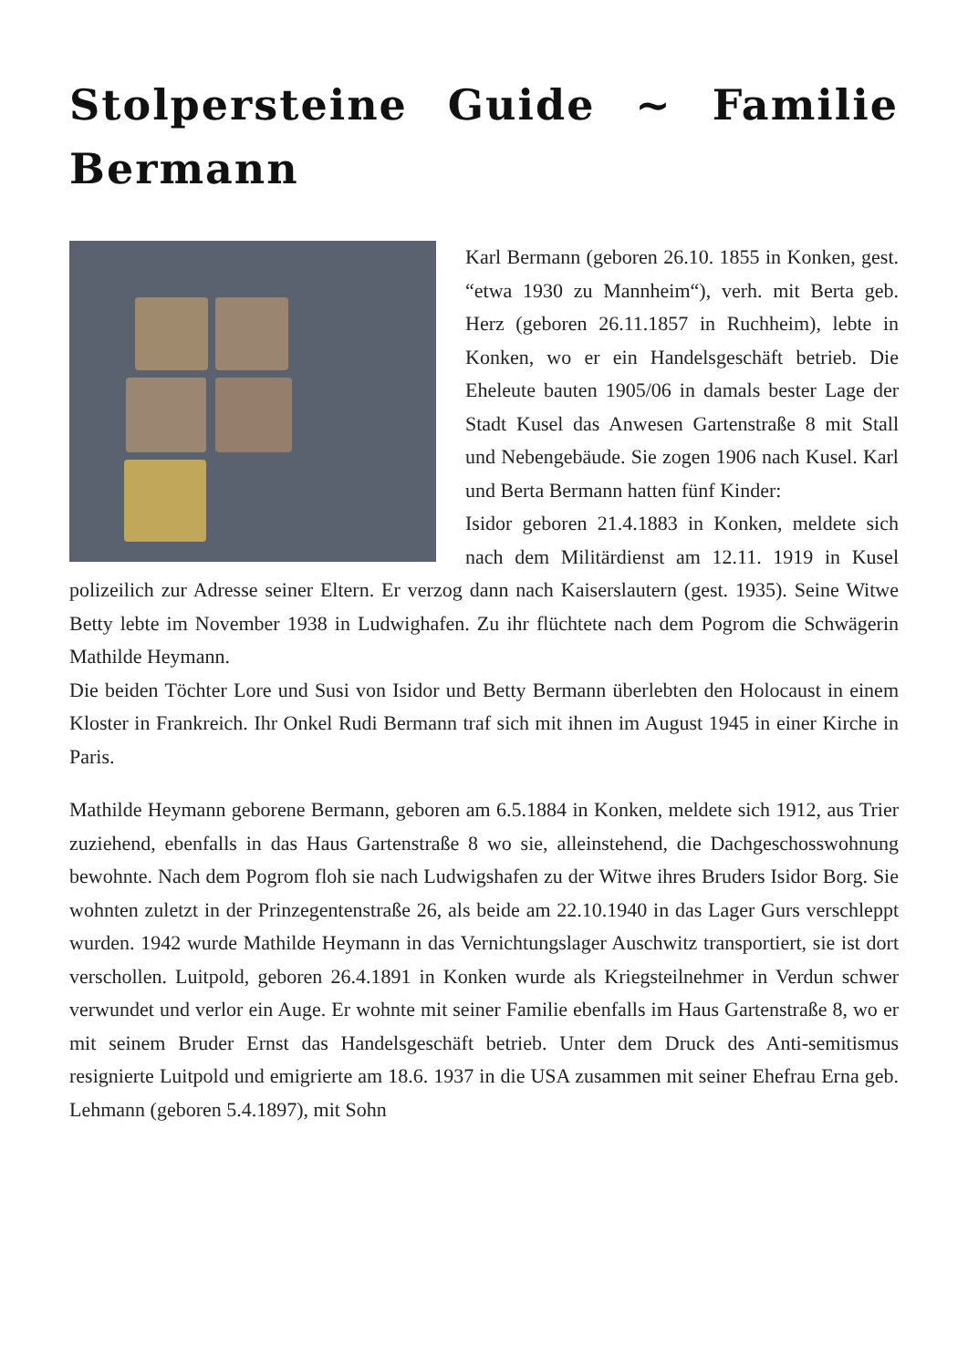Stolpersteine Guide ~ Familie Bermann
Karl Bermann (geboren 26.10. 1855 in Konken, gest. “etwa 1930 zu Mannheim“), verh. mit Berta geb. Herz (geboren 26.11.1857 in Ruchheim), lebte in Konken, wo er ein Handelsgeschäft betrieb. Die Eheleute bauten 1905/06 in damals bester Lage der Stadt Kusel das Anwesen Gartenstraße 8 mit Stall und Nebengebäude. Sie zogen 1906 nach Kusel. Karl und Berta Bermann hatten fünf Kinder:
Isidor geboren 21.4.1883 in Konken, meldete sich nach dem Militärdienst am 12.11. 1919 in Kusel polizeilich zur Adresse seiner Eltern. Er verzog dann nach Kaiserslautern (gest. 1935). Seine Witwe Betty lebte im November 1938 in Ludwighafen. Zu ihr flüchtete nach dem Pogrom die Schwägerin Mathilde Heymann.
Die beiden Töchter Lore und Susi von Isidor und Betty Bermann überlebten den Holocaust in einem Kloster in Frankreich. Ihr Onkel Rudi Bermann traf sich mit ihnen im August 1945 in einer Kirche in Paris.
Mathilde Heymann geborene Bermann, geboren am 6.5.1884 in Konken, meldete sich 1912, aus Trier zuziehend, ebenfalls in das Haus Gartenstraße 8 wo sie, alleinstehend, die Dachgeschosswohnung bewohnte. Nach dem Pogrom floh sie nach Ludwigshafen zu der Witwe ihres Bruders Isidor Borg. Sie wohnten zuletzt in der Prinzegentenstraße 26, als beide am 22.10.1940 in das Lager Gurs verschleppt wurden. 1942 wurde Mathilde Heymann in das Vernichtungslager Auschwitz transportiert, sie ist dort verschollen. Luitpold, geboren 26.4.1891 in Konken wurde als Kriegsteilnehmer in Verdun schwer verwundet und verlor ein Auge. Er wohnte mit seiner Familie ebenfalls im Haus Gartenstraße 8, wo er mit seinem Bruder Ernst das Handelsgeschäft betrieb. Unter dem Druck des Anti-semitismus resignierte Luitpold und emigrierte am 18.6. 1937 in die USA zusammen mit seiner Ehefrau Erna geb. Lehmann (geboren 5.4.1897), mit Sohn